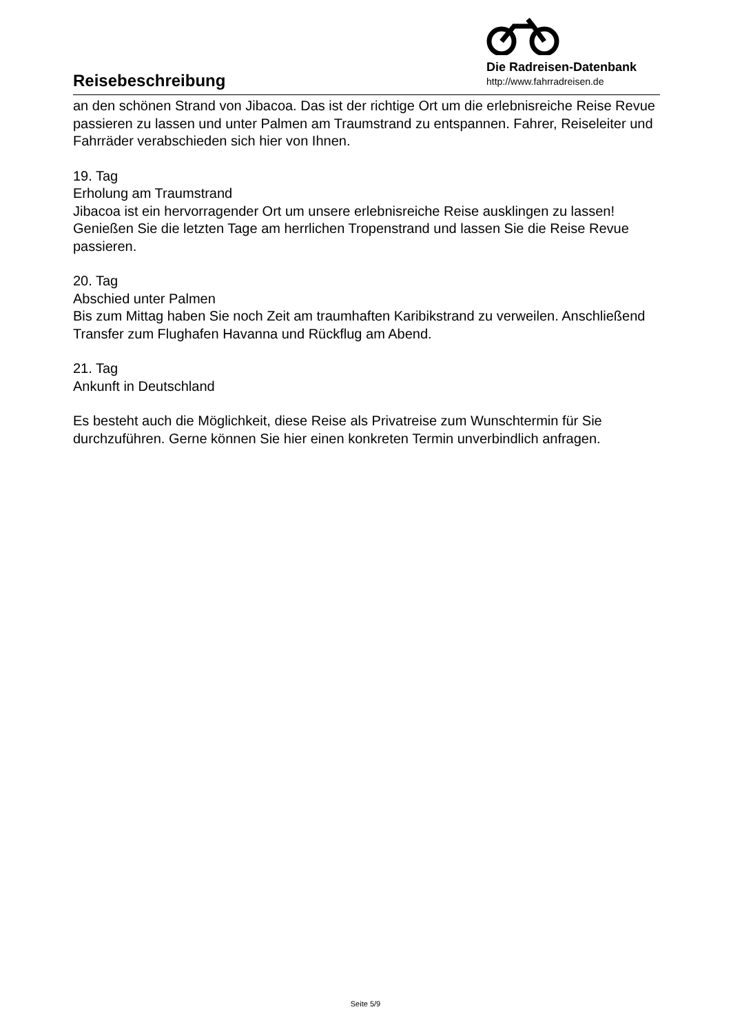Reisebeschreibung
Die Radreisen-Datenbank
http://www.fahrradreisen.de
an den schönen Strand von Jibacoa. Das ist der richtige Ort um die erlebnisreiche Reise Revue passieren zu lassen und unter Palmen am Traumstrand zu entspannen. Fahrer, Reiseleiter und Fahrräder verabschieden sich hier von Ihnen.
19. Tag
Erholung am Traumstrand
Jibacoa ist ein hervorragender Ort um unsere erlebnisreiche Reise ausklingen zu lassen! Genießen Sie die letzten Tage am herrlichen Tropenstrand und lassen Sie die Reise Revue passieren.
20. Tag
Abschied unter Palmen
Bis zum Mittag haben Sie noch Zeit am traumhaften Karibikstrand zu verweilen. Anschließend Transfer zum Flughafen Havanna und Rückflug am Abend.
21. Tag
Ankunft in Deutschland
Es besteht auch die Möglichkeit, diese Reise als Privatreise zum Wunschtermin für Sie durchzuführen. Gerne können Sie hier einen konkreten Termin unverbindlich anfragen.
Seite 5/9